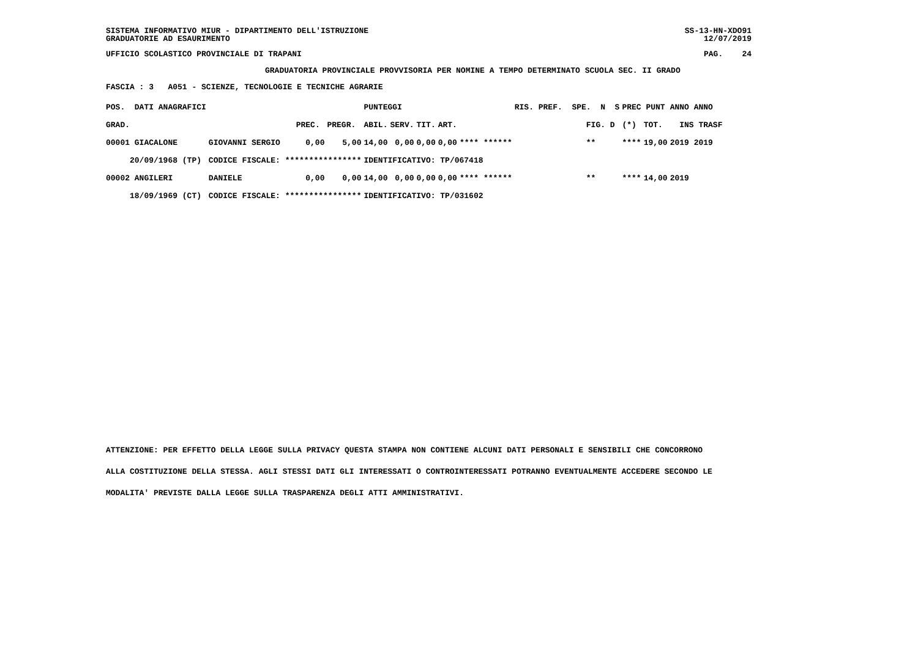SISTEMA INFORMATIVO MIUR - DIPARTIMENTO DELL'ISTRUZIONE GRADUATORIE AD ESAURIMENTO
SS-13-HN-XDO91 12/07/2019
UFFICIO SCOLASTICO PROVINCIALE DI TRAPANI
PAG. 24
GRADUATORIA PROVINCIALE PROVVISORIA PER NOMINE A TEMPO DETERMINATO SCUOLA SEC. II GRADO
FASCIA : 3 A051 - SCIENZE, TECNOLOGIE E TECNICHE AGRARIE
| POS. DATI ANAGRAFICI | | | | PUNTEGGI | | | | | RIS. PREF. SPE. N S | PREC PUNT | | ANNO ANNO |
| --- | --- | --- | --- | --- | --- | --- | --- | --- | --- | --- | --- | --- |
| GRAD. | | PREC. | PREGR. | ABIL. | SERV. | TIT. | ART. | | FIG. D | (*) | TOT. | INS TRASF |
| 00001 GIACALONE | GIOVANNI SERGIO | 0,00 | 5,00 | 14,00 | 0,00 | 0,00 | 0,00 | **** ****** | ** | **** | 19,00 | 2019 2019 |
| 20/09/1968 (TP) | CODICE FISCALE: **************** | | | IDENTIFICATIVO: TP/067418 | | | | | | | | |
| 00002 ANGILERI | DANIELE | 0,00 | 0,00 | 14,00 | 0,00 | 0,00 | 0,00 | **** ****** | ** | **** | 14,00 | 2019 |
| 18/09/1969 (CT) | CODICE FISCALE: **************** | | | IDENTIFICATIVO: TP/031602 | | | | | | | | |
ATTENZIONE: PER EFFETTO DELLA LEGGE SULLA PRIVACY QUESTA STAMPA NON CONTIENE ALCUNI DATI PERSONALI E SENSIBILI CHE CONCORRONO
ALLA COSTITUZIONE DELLA STESSA. AGLI STESSI DATI GLI INTERESSATI O CONTROINTERESSATI POTRANNO EVENTUALMENTE ACCEDERE SECONDO LE
MODALITA' PREVISTE DALLA LEGGE SULLA TRASPARENZA DEGLI ATTI AMMINISTRATIVI.